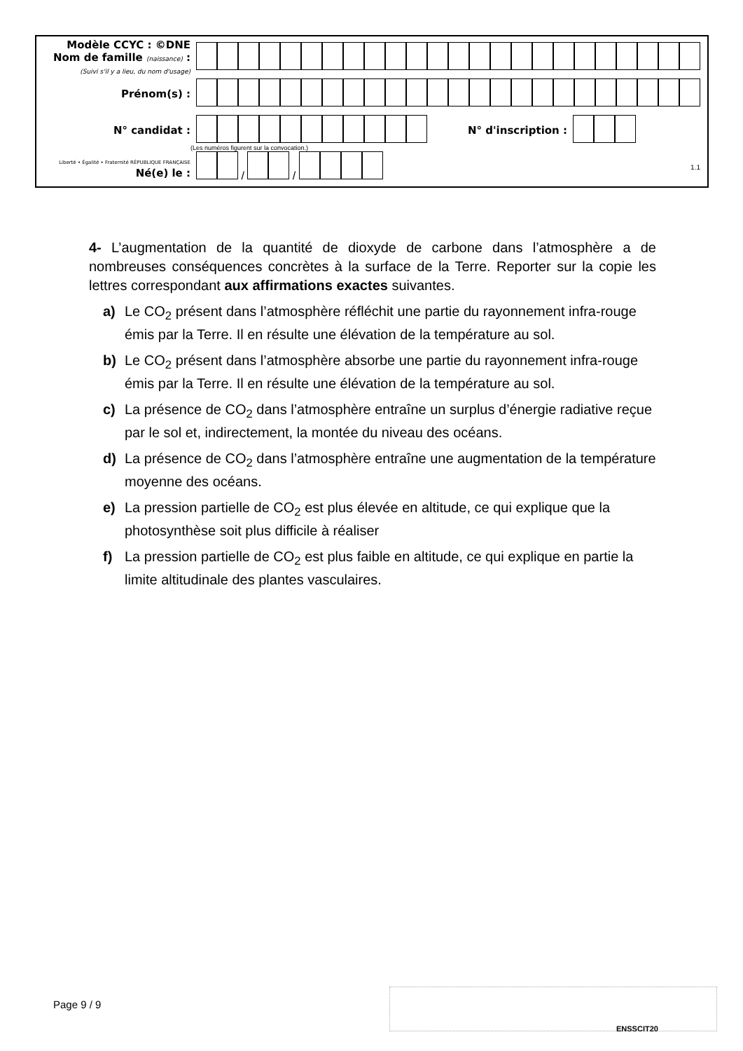Modèle CCYC : ©DNE
Nom de famille (naissance) :
(Suivi s'il y a lieu, du nom d'usage)
Prénom(s) :
N° candidat : N° d'inscription :
(Les numéros figurent sur la convocation.)
Liberté • Égalité • Fraternité RÉPUBLIQUE FRANÇAISE Né(e) le :
/ /
1.1
4- L’augmentation de la quantité de dioxyde de carbone dans l’atmosphère a de nombreuses conséquences concrètes à la surface de la Terre. Reporter sur la copie les lettres correspondant aux affirmations exactes suivantes.
a) Le CO<sub>2</sub> présent dans l’atmosphère réfléchit une partie du rayonnement infra-rouge émis par la Terre. Il en résulte une élévation de la température au sol.
b) Le CO<sub>2</sub> présent dans l’atmosphère absorbe une partie du rayonnement infra-rouge émis par la Terre. Il en résulte une élévation de la température au sol.
c) La présence de CO<sub>2</sub> dans l’atmosphère entraîne un surplus d’énergie radiative reçue par le sol et, indirectement, la montée du niveau des océans.
d) La présence de CO<sub>2</sub> dans l’atmosphère entraîne une augmentation de la température moyenne des océans.
e) La pression partielle de CO<sub>2</sub> est plus élevée en altitude, ce qui explique que la photosynthèse soit plus difficile à réaliser
f) La pression partielle de CO<sub>2</sub> est plus faible en altitude, ce qui explique en partie la limite altitudinale des plantes vasculaires.
Page 9 / 9
ENSSCIT20